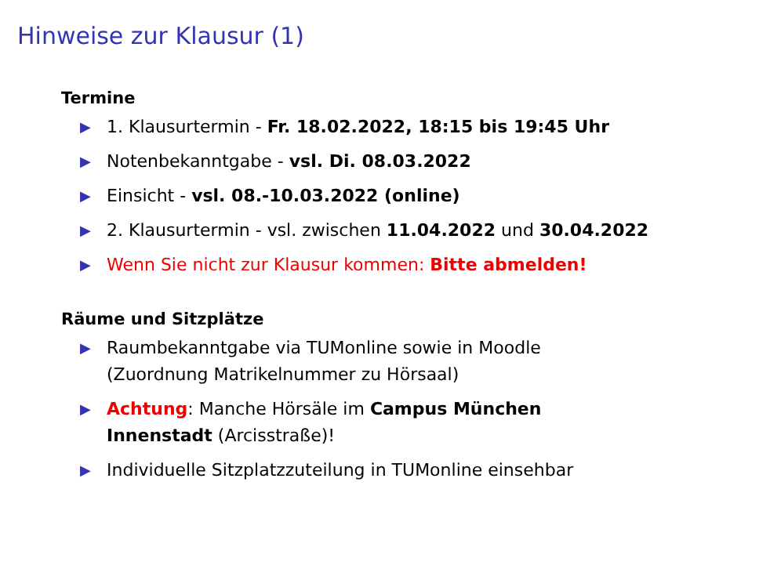Hinweise zur Klausur (1)
Termine
▶ 1. Klausurtermin - Fr. 18.02.2022, 18:15 bis 19:45 Uhr
▶ Notenbekanntgabe - vsl. Di. 08.03.2022
▶ Einsicht - vsl. 08.-10.03.2022 (online)
▶ 2. Klausurtermin - vsl. zwischen 11.04.2022 und 30.04.2022
▶ Wenn Sie nicht zur Klausur kommen: Bitte abmelden!
Räume und Sitzplätze
▶ Raumbekanntgabe via TUMonline sowie in Moodle
(Zuordnung Matrikelnummer zu Hörsaal)
▶ Achtung: Manche Hörsäle im Campus München
Innenstadt (Arcisstraße)!
▶ Individuelle Sitzplatzzuteilung in TUMonline einsehbar